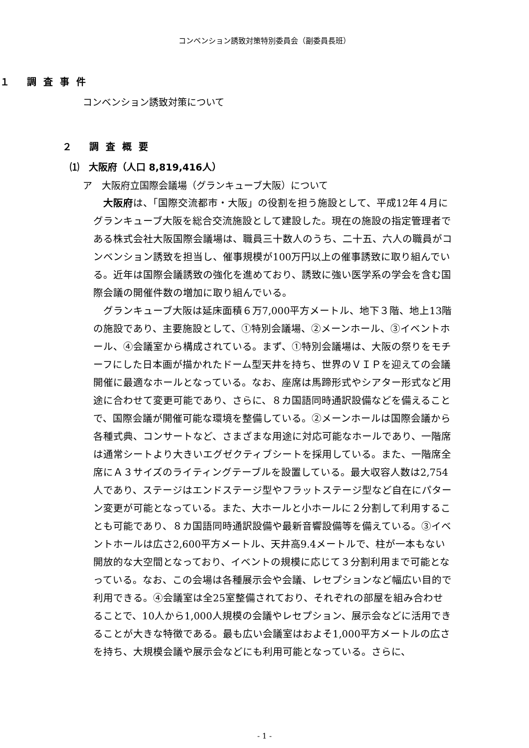コンベンション誘致対策特別委員会（副委員長班）
１ 調査事件
コンベンション誘致対策について
２ 調査概要
⑴　大阪府（人口 8,819,416人）
ア　大阪府立国際会議場（グランキューブ大阪）について
大阪府は、「国際交流都市・大阪」の役割を担う施設として、平成12年４月にグランキューブ大阪を総合交流施設として建設した。現在の施設の指定管理者である株式会社大阪国際会議場は、職員三十数人のうち、二十五、六人の職員がコンベンション誘致を担当し、催事規模が100万円以上の催事誘致に取り組んでいる。近年は国際会議誘致の強化を進めており、誘致に強い医学系の学会を含む国際会議の開催件数の増加に取り組んでいる。
グランキューブ大阪は延床面積６万7,000平方メートル、地下３階、地上13階の施設であり、主要施設として、①特別会議場、②メーンホール、③イベントホール、④会議室から構成されている。まず、①特別会議場は、大阪の祭りをモチーフにした日本画が描かれたドーム型天井を持ち、世界のＶＩＰを迎えての会議開催に最適なホールとなっている。なお、座席は馬蹄形式やシアター形式など用途に合わせて変更可能であり、さらに、８カ国語同時通訳設備などを備えることで、国際会議が開催可能な環境を整備している。②メーンホールは国際会議から各種式典、コンサートなど、さまざまな用途に対応可能なホールであり、一階席は通常シートより大きいエグゼクティブシートを採用している。また、一階席全席にＡ３サイズのライティングテーブルを設置している。最大収容人数は2,754人であり、ステージはエンドステージ型やフラットステージ型など自在にパターン変更が可能となっている。また、大ホールと小ホールに２分割して利用することも可能であり、８カ国語同時通訳設備や最新音響設備等を備えている。③イベントホールは広さ2,600平方メートル、天井高9.4メートルで、柱が一本もない開放的な大空間となっており、イベントの規模に応じて３分割利用まで可能となっている。なお、この会場は各種展示会や会議、レセプションなど幅広い目的で利用できる。④会議室は全25室整備されており、それぞれの部屋を組み合わせることで、10人から1,000人規模の会議やレセプション、展示会などに活用できることが大きな特徴である。最も広い会議室はおよそ1,000平方メートルの広さを持ち、大規模会議や展示会などにも利用可能となっている。さらに、
- 1 -